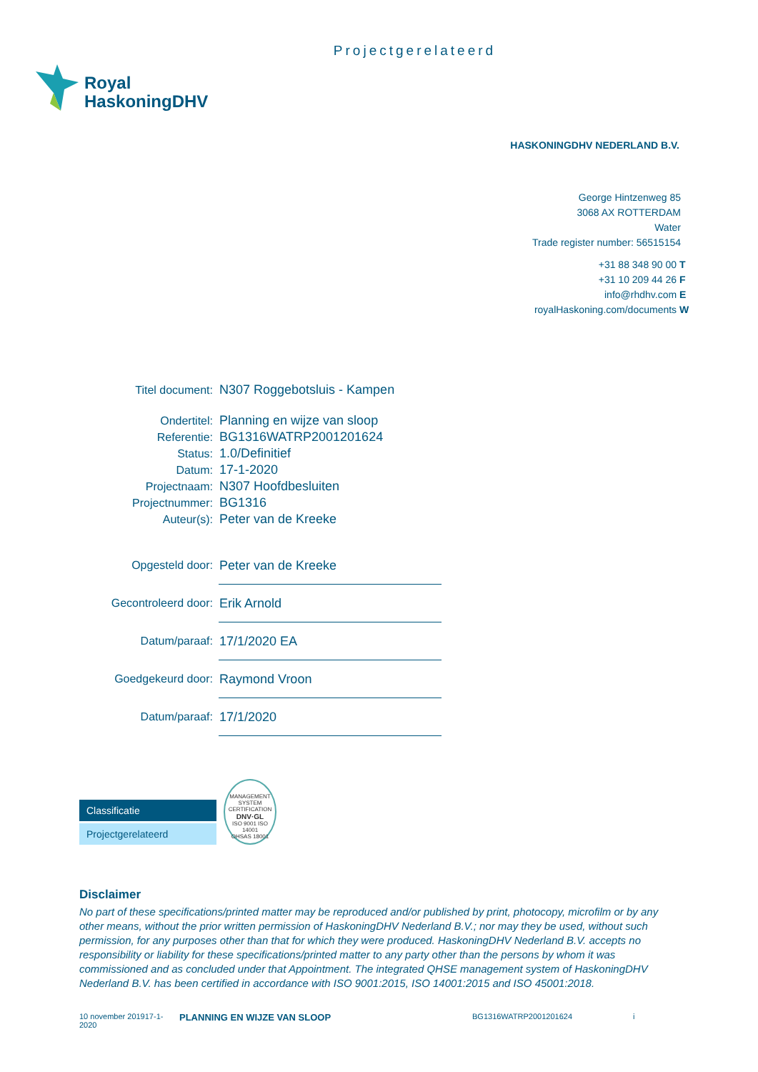Projectgerelateerd
Royal
HaskoningDHV
HASKONINGDHV NEDERLAND B.V.
George Hintzenweg 85
3068 AX ROTTERDAM
Water
Trade register number: 56515154
| +31 88 348 90 00 T |
| +31 10 209 44 26 F |
| info@rhdhv.com E |
| royalHaskoning.com/documents W |
| Titel document: | N307 Roggebotsluis - Kampen |
| Ondertitel: | Planning en wijze van sloop |
| Referentie: | BG1316WATRP2001201624 |
| Status: | 1.0/Definitief |
| Datum: | 17-1-2020 |
| Projectnaam: | N307 Hoofdbesluiten |
| Projectnummer: | BG1316 |
| Auteur(s): | Peter van de Kreeke |
| Opgesteld door: | Peter van de Kreeke |
| Gecontroleerd door: | Erik Arnold |
| Datum/paraaf: | 17/1/2020 EA |
| Goedgekeurd door: | Raymond Vroon |
| Datum/paraaf: | 17/1/2020 |
Classificatie
Projectgerelateerd
MANAGEMENT SYSTEM CERTIFICATION
DNV·GL
ISO 9001 ISO 14001
OHSAS 18001
Disclaimer
No part of these specifications/printed matter may be reproduced and/or published by print, photocopy, microfilm or by any other means, without the prior written permission of HaskoningDHV Nederland B.V.; nor may they be used, without such permission, for any purposes other than that for which they were produced. HaskoningDHV Nederland B.V. accepts no responsibility or liability for these specifications/printed matter to any party other than the persons by whom it was commissioned and as concluded under that Appointment. The integrated QHSE management system of HaskoningDHV Nederland B.V. has been certified in accordance with ISO 9001:2015, ISO 14001:2015 and ISO 45001:2018.
10 november 201917-1-2020
PLANNING EN WIJZE VAN SLOOP
BG1316WATRP2001201624 i